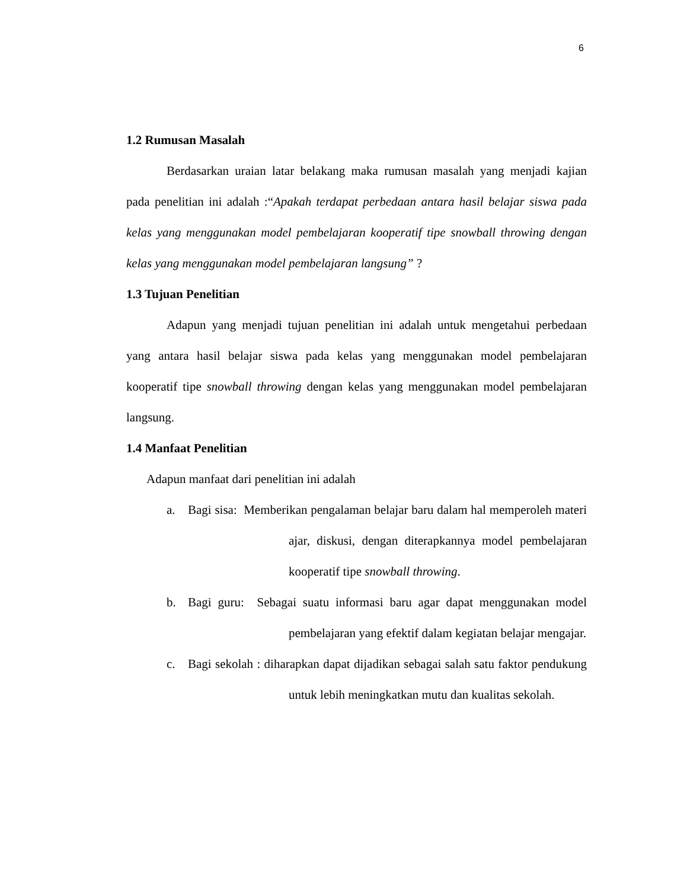6
1.2 Rumusan Masalah
Berdasarkan uraian latar belakang maka rumusan masalah yang menjadi kajian pada penelitian ini adalah :“Apakah terdapat perbedaan antara hasil belajar siswa pada kelas yang menggunakan model pembelajaran kooperatif tipe snowball throwing dengan kelas yang menggunakan model pembelajaran langsung” ?
1.3 Tujuan Penelitian
Adapun yang menjadi tujuan penelitian ini adalah untuk mengetahui perbedaan yang antara hasil belajar siswa pada kelas yang menggunakan model pembelajaran kooperatif tipe snowball throwing dengan kelas yang menggunakan model pembelajaran langsung.
1.4 Manfaat Penelitian
Adapun manfaat dari penelitian ini adalah
a. Bagi sisa: Memberikan pengalaman belajar baru dalam hal memperoleh materi ajar, diskusi, dengan diterapkannya model pembelajaran kooperatif tipe snowball throwing.
b. Bagi guru: Sebagai suatu informasi baru agar dapat menggunakan model pembelajaran yang efektif dalam kegiatan belajar mengajar.
c. Bagi sekolah : diharapkan dapat dijadikan sebagai salah satu faktor pendukung untuk lebih meningkatkan mutu dan kualitas sekolah.